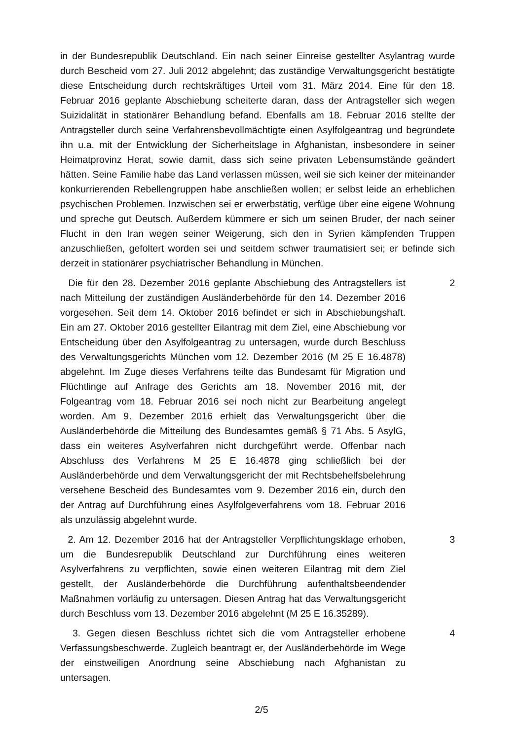in der Bundesrepublik Deutschland. Ein nach seiner Einreise gestellter Asylantrag wurde durch Bescheid vom 27. Juli 2012 abgelehnt; das zuständige Verwaltungsgericht bestätigte diese Entscheidung durch rechtskräftiges Urteil vom 31. März 2014. Eine für den 18. Februar 2016 geplante Abschiebung scheiterte daran, dass der Antragsteller sich wegen Suizidalität in stationärer Behandlung befand. Ebenfalls am 18. Februar 2016 stellte der Antragsteller durch seine Verfahrensbevollmächtigte einen Asylfolgeantrag und begründete ihn u.a. mit der Entwicklung der Sicherheitslage in Afghanistan, insbesondere in seiner Heimatprovinz Herat, sowie damit, dass sich seine privaten Lebensumstände geändert hätten. Seine Familie habe das Land verlassen müssen, weil sie sich keiner der miteinander konkurrierenden Rebellengruppen habe anschließen wollen; er selbst leide an erheblichen psychischen Problemen. Inzwischen sei er erwerbstätig, verfüge über eine eigene Wohnung und spreche gut Deutsch. Außerdem kümmere er sich um seinen Bruder, der nach seiner Flucht in den Iran wegen seiner Weigerung, sich den in Syrien kämpfenden Truppen anzuschließen, gefoltert worden sei und seitdem schwer traumatisiert sei; er befinde sich derzeit in stationärer psychiatrischer Behandlung in München.
Die für den 28. Dezember 2016 geplante Abschiebung des Antragstellers ist nach Mitteilung der zuständigen Ausländerbehörde für den 14. Dezember 2016 vorgesehen. Seit dem 14. Oktober 2016 befindet er sich in Abschiebungshaft. Ein am 27. Oktober 2016 gestellter Eilantrag mit dem Ziel, eine Abschiebung vor Entscheidung über den Asylfolgeantrag zu untersagen, wurde durch Beschluss des Verwaltungsgerichts München vom 12. Dezember 2016 (M 25 E 16.4878) abgelehnt. Im Zuge dieses Verfahrens teilte das Bundesamt für Migration und Flüchtlinge auf Anfrage des Gerichts am 18. November 2016 mit, der Folgeantrag vom 18. Februar 2016 sei noch nicht zur Bearbeitung angelegt worden. Am 9. Dezember 2016 erhielt das Verwaltungsgericht über die Ausländerbehörde die Mitteilung des Bundesamtes gemäß § 71 Abs. 5 AsylG, dass ein weiteres Asylverfahren nicht durchgeführt werde. Offenbar nach Abschluss des Verfahrens M 25 E 16.4878 ging schließlich bei der Ausländerbehörde und dem Verwaltungsgericht der mit Rechtsbehelfsbelehrung versehene Bescheid des Bundesamtes vom 9. Dezember 2016 ein, durch den der Antrag auf Durchführung eines Asylfolgeverfahrens vom 18. Februar 2016 als unzulässig abgelehnt wurde.
2
2. Am 12. Dezember 2016 hat der Antragsteller Verpflichtungsklage erhoben, um die Bundesrepublik Deutschland zur Durchführung eines weiteren Asylverfahrens zu verpflichten, sowie einen weiteren Eilantrag mit dem Ziel gestellt, der Ausländerbehörde die Durchführung aufenthaltsbeendender Maßnahmen vorläufig zu untersagen. Diesen Antrag hat das Verwaltungsgericht durch Beschluss vom 13. Dezember 2016 abgelehnt (M 25 E 16.35289).
3
3. Gegen diesen Beschluss richtet sich die vom Antragsteller erhobene Verfassungsbeschwerde. Zugleich beantragt er, der Ausländerbehörde im Wege der einstweiligen Anordnung seine Abschiebung nach Afghanistan zu untersagen.
4
2/5